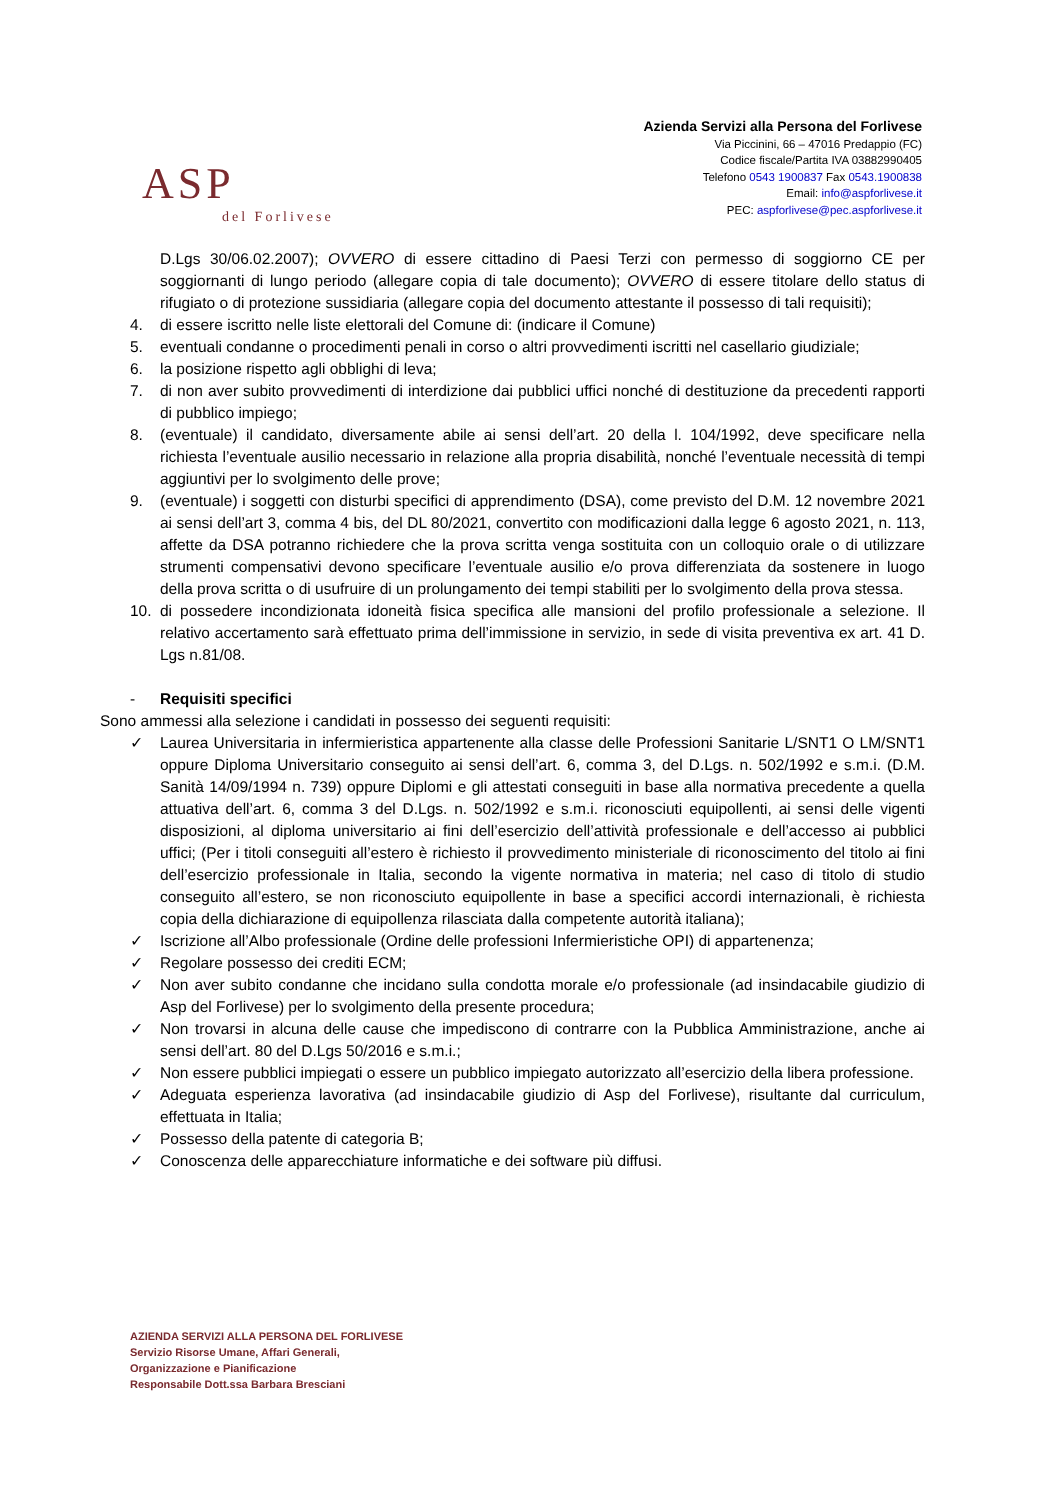ASP
del Forlivese
Azienda Servizi alla Persona del Forlivese
Via Piccinini, 66 – 47016 Predappio (FC)
Codice fiscale/Partita IVA 03882990405
Telefono 0543 1900837 Fax 0543.1900838
Email: info@aspforlivese.it
PEC: aspforlivese@pec.aspforlivese.it
D.Lgs 30/06.02.2007); OVVERO di essere cittadino di Paesi Terzi con permesso di soggiorno CE per soggiornanti di lungo periodo (allegare copia di tale documento); OVVERO di essere titolare dello status di rifugiato o di protezione sussidiaria (allegare copia del documento attestante il possesso di tali requisiti);
4. di essere iscritto nelle liste elettorali del Comune di: (indicare il Comune)
5. eventuali condanne o procedimenti penali in corso o altri provvedimenti iscritti nel casellario giudiziale;
6. la posizione rispetto agli obblighi di leva;
7. di non aver subito provvedimenti di interdizione dai pubblici uffici nonché di destituzione da precedenti rapporti di pubblico impiego;
8. (eventuale) il candidato, diversamente abile ai sensi dell’art. 20 della l. 104/1992, deve specificare nella richiesta l’eventuale ausilio necessario in relazione alla propria disabilità, nonché l’eventuale necessità di tempi aggiuntivi per lo svolgimento delle prove;
9. (eventuale) i soggetti con disturbi specifici di apprendimento (DSA), come previsto del D.M. 12 novembre 2021 ai sensi dell’art 3, comma 4 bis, del DL 80/2021, convertito con modificazioni dalla legge 6 agosto 2021, n. 113, affette da DSA potranno richiedere che la prova scritta venga sostituita con un colloquio orale o di utilizzare strumenti compensativi devono specificare l’eventuale ausilio e/o prova differenziata da sostenere in luogo della prova scritta o di usufruire di un prolungamento dei tempi stabiliti per lo svolgimento della prova stessa.
10. di possedere incondizionata idoneità fisica specifica alle mansioni del profilo professionale a selezione. Il relativo accertamento sarà effettuato prima dell’immissione in servizio, in sede di visita preventiva ex art. 41 D. Lgs n.81/08.
- Requisiti specifici
Sono ammessi alla selezione i candidati in possesso dei seguenti requisiti:
✓ Laurea Universitaria in infermieristica appartenente alla classe delle Professioni Sanitarie L/SNT1 O LM/SNT1 oppure Diploma Universitario conseguito ai sensi dell’art. 6, comma 3, del D.Lgs. n. 502/1992 e s.m.i. (D.M. Sanità 14/09/1994 n. 739) oppure Diplomi e gli attestati conseguiti in base alla normativa precedente a quella attuativa dell’art. 6, comma 3 del D.Lgs. n. 502/1992 e s.m.i. riconosciuti equipollenti, ai sensi delle vigenti disposizioni, al diploma universitario ai fini dell’esercizio dell’attività professionale e dell’accesso ai pubblici uffici; (Per i titoli conseguiti all’estero è richiesto il provvedimento ministeriale di riconoscimento del titolo ai fini dell’esercizio professionale in Italia, secondo la vigente normativa in materia; nel caso di titolo di studio conseguito all’estero, se non riconosciuto equipollente in base a specifici accordi internazionali, è richiesta copia della dichiarazione di equipollenza rilasciata dalla competente autorità italiana);
✓ Iscrizione all’Albo professionale (Ordine delle professioni Infermieristiche OPI) di appartenenza;
✓ Regolare possesso dei crediti ECM;
✓ Non aver subito condanne che incidano sulla condotta morale e/o professionale (ad insindacabile giudizio di Asp del Forlivese) per lo svolgimento della presente procedura;
✓ Non trovarsi in alcuna delle cause che impediscono di contrarre con la Pubblica Amministrazione, anche ai sensi dell’art. 80 del D.Lgs 50/2016 e s.m.i.;
✓ Non essere pubblici impiegati o essere un pubblico impiegato autorizzato all’esercizio della libera professione.
✓ Adeguata esperienza lavorativa (ad insindacabile giudizio di Asp del Forlivese), risultante dal curriculum, effettuata in Italia;
✓ Possesso della patente di categoria B;
✓ Conoscenza delle apparecchiature informatiche e dei software più diffusi.
AZIENDA SERVIZI ALLA PERSONA DEL FORLIVESE
Servizio Risorse Umane, Affari Generali,
Organizzazione e Pianificazione
Responsabile Dott.ssa Barbara Bresciani